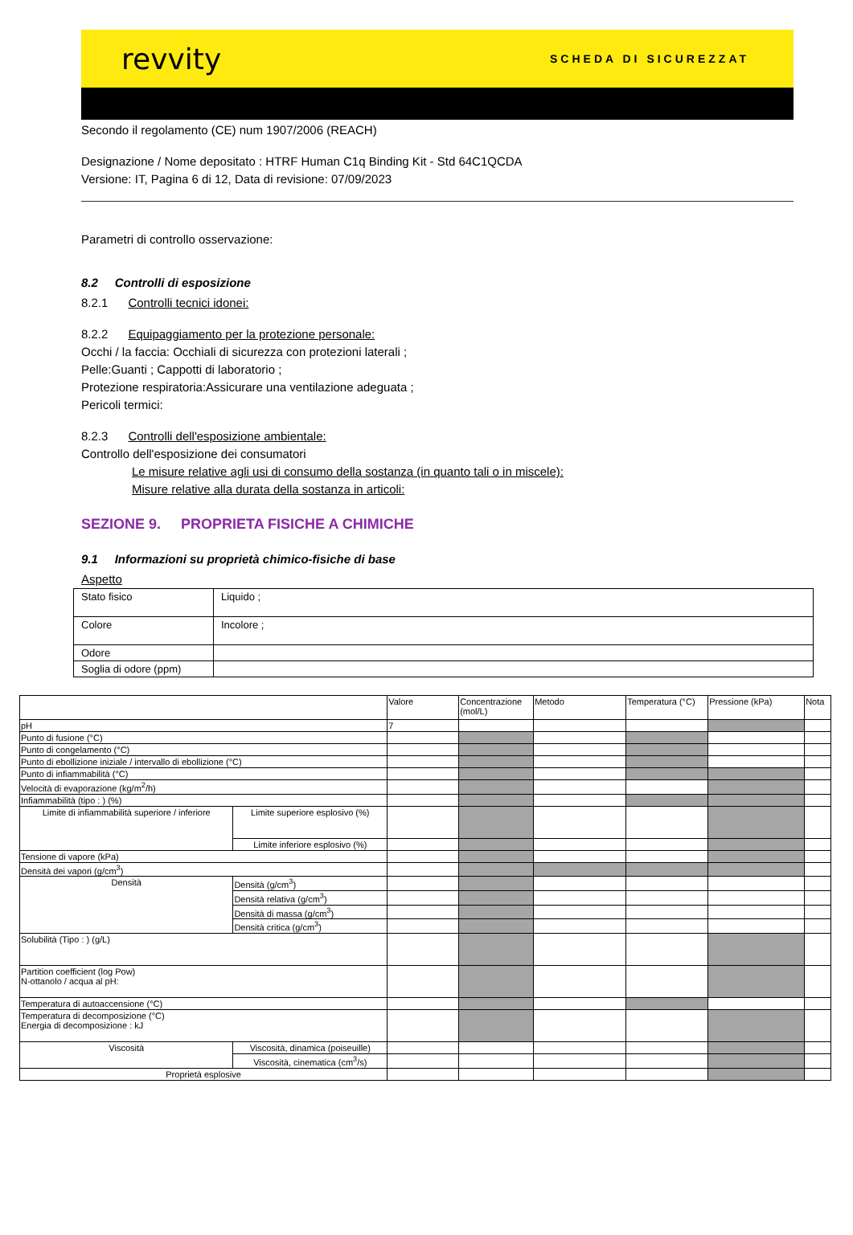revvity SCHEDA DI SICUREZZAT
Secondo il regolamento (CE) num 1907/2006 (REACH)
Designazione / Nome depositato : HTRF Human C1q Binding Kit - Std 64C1QCDA
Versione: IT, Pagina 6 di 12, Data di revisione: 07/09/2023
Parametri di controllo osservazione:
8.2 Controlli di esposizione
8.2.1 Controlli tecnici idonei:
8.2.2 Equipaggiamento per la protezione personale:
Occhi / la faccia: Occhiali di sicurezza con protezioni laterali ;
Pelle:Guanti ; Cappotti di laboratorio ;
Protezione respiratoria:Assicurare una ventilazione adeguata ;
Pericoli termici:
8.2.3 Controlli dell'esposizione ambientale:
Controllo dell'esposizione dei consumatori
Le misure relative agli usi di consumo della sostanza (in quanto tali o in miscele):
Misure relative alla durata della sostanza in articoli:
SEZIONE 9. PROPRIETA FISICHE A CHIMICHE
9.1 Informazioni su proprietà chimico-fisiche di base
Aspetto
| Stato fisico | Liquido ; |
| Colore | Incolore ; |
| Odore | |
| Soglia di odore (ppm) | |
| | | Valore | Concentrazione (mol/L) | Metodo | Temperatura (°C) | Pressione (kPa) | Nota |
| pH | | 7 | | | | | |
| Punto di fusione (°C) | | | | | | | |
| Punto di congelamento (°C) | | | | | | | |
| Punto di ebollizione iniziale / intervallo di ebollizione (°C) | | | | | | | |
| Punto di infiammabilità (°C) | | | | | | | |
| Velocità di evaporazione (kg/m<sup>2</sup>/h) | | | | | | | |
| Infiammabilità (tipo : ) (%) | | | | | | | |
| Limite di infiammabilità superiore / inferiore | Limite superiore esplosivo (%) | | | | | | |
| | Limite inferiore esplosivo (%) | | | | | | |
| Tensione di vapore (kPa) | | | | | | | |
| Densità dei vapori (g/cm<sup>3</sup>) | | | | | | | |
| Densità | Densità (g/cm<sup>3</sup>) | | | | | | |
| | Densità relativa (g/cm<sup>3</sup>) | | | | | | |
| | Densità di massa (g/cm<sup>3</sup>) | | | | | | |
| | Densità critica (g/cm<sup>3</sup>) | | | | | | |
| Solubilità (Tipo : ) (g/L) | | | | | | | |
| Partition coefficient (log Pow) N-ottanolo / acqua al pH: | | | | | | | |
| Temperatura di autoaccensione (°C) | | | | | | | |
| Temperatura di decomposizione (°C) Energia di decomposizione : kJ | | | | | | | |
| Viscosità | Viscosità, dinamica (poiseuille) | | | | | | |
| | Viscosità, cinematica (cm<sup>3</sup>/s) | | | | | | |
| Proprietà esplosive | | | | | | | |